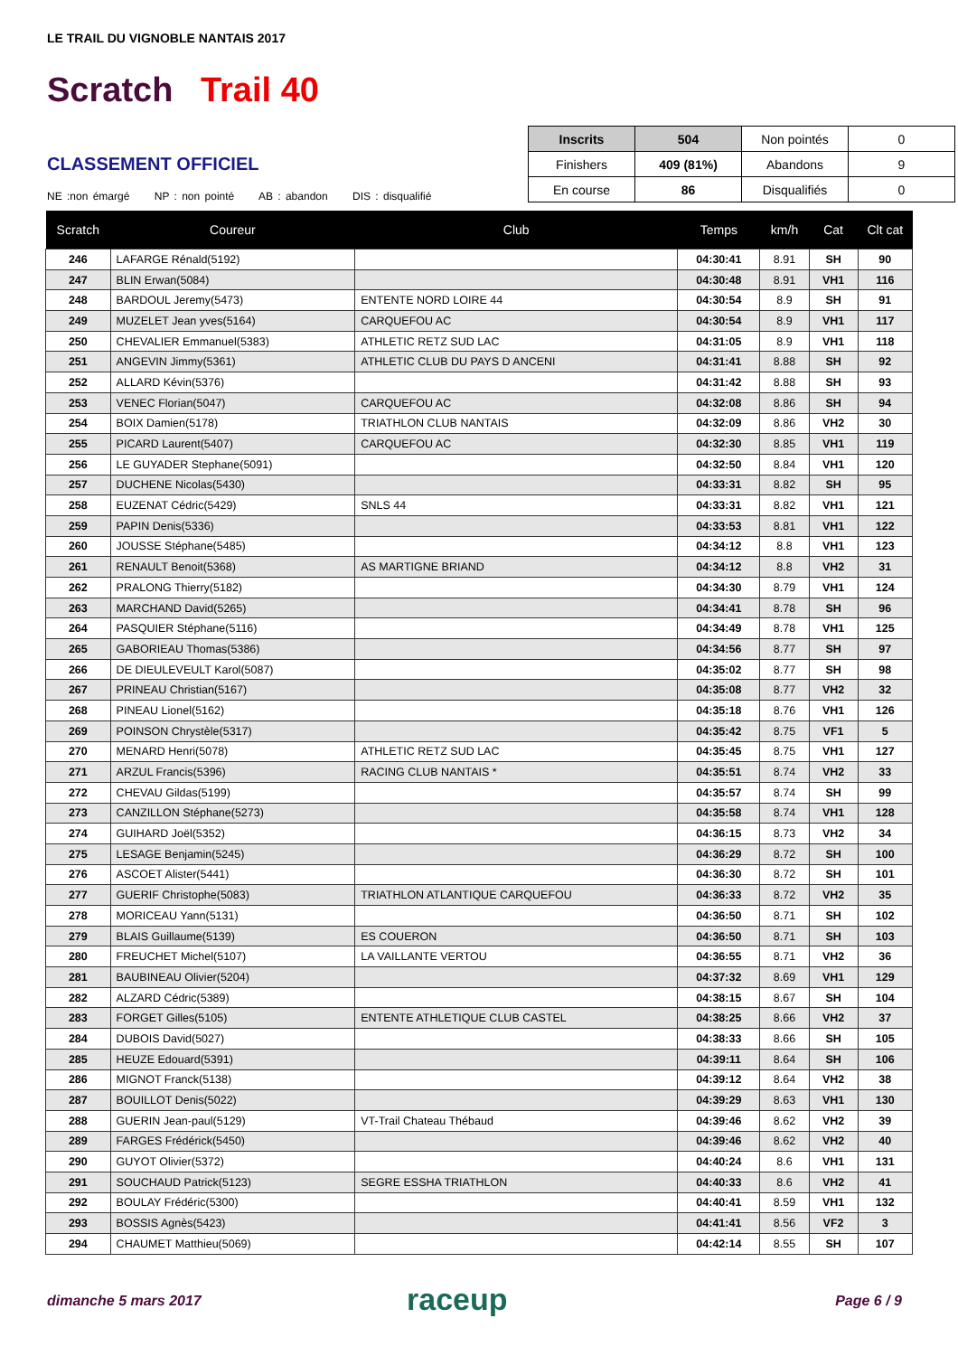LE TRAIL DU VIGNOBLE NANTAIS 2017
Scratch Trail 40
CLASSEMENT OFFICIEL
NE :non émargé NP : non pointé AB : abandon DIS : disqualifié
| Inscrits | 504 | Non pointés | 0 |
| Finishers | 409 (81%) | Abandons | 9 |
| En course | 86 | Disqualifiés | 0 |
| Scratch | Coureur | Club | Temps | km/h | Cat | Clt cat |
| --- | --- | --- | --- | --- | --- | --- |
| 246 | LAFARGE Rénald(5192) | | 04:30:41 | 8.91 | SH | 90 |
| 247 | BLIN Erwan(5084) | | 04:30:48 | 8.91 | VH1 | 116 |
| 248 | BARDOUL Jeremy(5473) | ENTENTE NORD LOIRE 44 | 04:30:54 | 8.9 | SH | 91 |
| 249 | MUZELET Jean yves(5164) | CARQUEFOU AC | 04:30:54 | 8.9 | VH1 | 117 |
| 250 | CHEVALIER Emmanuel(5383) | ATHLETIC RETZ SUD LAC | 04:31:05 | 8.9 | VH1 | 118 |
| 251 | ANGEVIN Jimmy(5361) | ATHLETIC CLUB DU PAYS D ANCENI | 04:31:41 | 8.88 | SH | 92 |
| 252 | ALLARD Kévin(5376) | | 04:31:42 | 8.88 | SH | 93 |
| 253 | VENEC Florian(5047) | CARQUEFOU AC | 04:32:08 | 8.86 | SH | 94 |
| 254 | BOIX Damien(5178) | TRIATHLON CLUB NANTAIS | 04:32:09 | 8.86 | VH2 | 30 |
| 255 | PICARD Laurent(5407) | CARQUEFOU AC | 04:32:30 | 8.85 | VH1 | 119 |
| 256 | LE GUYADER Stephane(5091) | | 04:32:50 | 8.84 | VH1 | 120 |
| 257 | DUCHENE Nicolas(5430) | | 04:33:31 | 8.82 | SH | 95 |
| 258 | EUZENAT Cédric(5429) | SNLS 44 | 04:33:31 | 8.82 | VH1 | 121 |
| 259 | PAPIN Denis(5336) | | 04:33:53 | 8.81 | VH1 | 122 |
| 260 | JOUSSE Stéphane(5485) | | 04:34:12 | 8.8 | VH1 | 123 |
| 261 | RENAULT Benoit(5368) | AS MARTIGNE BRIAND | 04:34:12 | 8.8 | VH2 | 31 |
| 262 | PRALONG Thierry(5182) | | 04:34:30 | 8.79 | VH1 | 124 |
| 263 | MARCHAND David(5265) | | 04:34:41 | 8.78 | SH | 96 |
| 264 | PASQUIER Stéphane(5116) | | 04:34:49 | 8.78 | VH1 | 125 |
| 265 | GABORIEAU Thomas(5386) | | 04:34:56 | 8.77 | SH | 97 |
| 266 | DE DIEULEVEULT Karol(5087) | | 04:35:02 | 8.77 | SH | 98 |
| 267 | PRINEAU Christian(5167) | | 04:35:08 | 8.77 | VH2 | 32 |
| 268 | PINEAU Lionel(5162) | | 04:35:18 | 8.76 | VH1 | 126 |
| 269 | POINSON Chrystèle(5317) | | 04:35:42 | 8.75 | VF1 | 5 |
| 270 | MENARD Henri(5078) | ATHLETIC RETZ SUD LAC | 04:35:45 | 8.75 | VH1 | 127 |
| 271 | ARZUL Francis(5396) | RACING CLUB NANTAIS * | 04:35:51 | 8.74 | VH2 | 33 |
| 272 | CHEVAU Gildas(5199) | | 04:35:57 | 8.74 | SH | 99 |
| 273 | CANZILLON Stéphane(5273) | | 04:35:58 | 8.74 | VH1 | 128 |
| 274 | GUIHARD Joël(5352) | | 04:36:15 | 8.73 | VH2 | 34 |
| 275 | LESAGE Benjamin(5245) | | 04:36:29 | 8.72 | SH | 100 |
| 276 | ASCOET Alister(5441) | | 04:36:30 | 8.72 | SH | 101 |
| 277 | GUERIF Christophe(5083) | TRIATHLON ATLANTIQUE CARQUEFOU | 04:36:33 | 8.72 | VH2 | 35 |
| 278 | MORICEAU Yann(5131) | | 04:36:50 | 8.71 | SH | 102 |
| 279 | BLAIS Guillaume(5139) | ES COUERON | 04:36:50 | 8.71 | SH | 103 |
| 280 | FREUCHET Michel(5107) | LA VAILLANTE VERTOU | 04:36:55 | 8.71 | VH2 | 36 |
| 281 | BAUBINEAU Olivier(5204) | | 04:37:32 | 8.69 | VH1 | 129 |
| 282 | ALZARD Cédric(5389) | | 04:38:15 | 8.67 | SH | 104 |
| 283 | FORGET Gilles(5105) | ENTENTE ATHLETIQUE CLUB CASTEL | 04:38:25 | 8.66 | VH2 | 37 |
| 284 | DUBOIS David(5027) | | 04:38:33 | 8.66 | SH | 105 |
| 285 | HEUZE Edouard(5391) | | 04:39:11 | 8.64 | SH | 106 |
| 286 | MIGNOT Franck(5138) | | 04:39:12 | 8.64 | VH2 | 38 |
| 287 | BOUILLOT Denis(5022) | | 04:39:29 | 8.63 | VH1 | 130 |
| 288 | GUERIN Jean-paul(5129) | VT-Trail Chateau Thébaud | 04:39:46 | 8.62 | VH2 | 39 |
| 289 | FARGES Frédérick(5450) | | 04:39:46 | 8.62 | VH2 | 40 |
| 290 | GUYOT Olivier(5372) | | 04:40:24 | 8.6 | VH1 | 131 |
| 291 | SOUCHAUD Patrick(5123) | SEGRE ESSHA TRIATHLON | 04:40:33 | 8.6 | VH2 | 41 |
| 292 | BOULAY Frédéric(5300) | | 04:40:41 | 8.59 | VH1 | 132 |
| 293 | BOSSIS Agnès(5423) | | 04:41:41 | 8.56 | VF2 | 3 |
| 294 | CHAUMET Matthieu(5069) | | 04:42:14 | 8.55 | SH | 107 |
dimanche 5 mars 2017 raceup Page 6 / 9